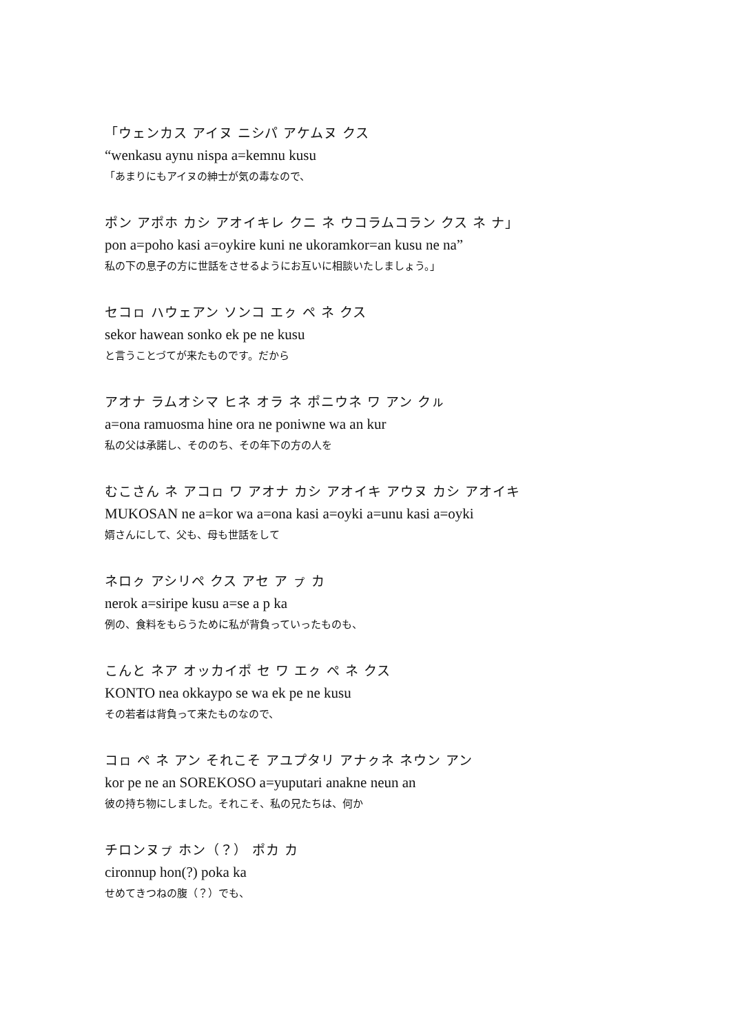「ウェンカス アイヌ ニシパ アケムヌ クス
“wenkasu aynu nispa a=kemnu kusu
「あまりにもアイヌの紳士が気の毒なので、
ポン アポホ カシ アオイキレ クニ ネ ウコラムコラン クス ネ ナ」
pon a=poho kasi a=oykire kuni ne ukoramkor=an kusu ne na”
私の下の息子の方に世話をさせるようにお互いに相談いたしましょう。」
セコㇿ ハウェアン ソンコ エㇰ ペ ネ クス
sekor hawean sonko ek pe ne kusu
と言うことづてが来たものです。だから
アオナ ラムオシマ ヒネ オラ ネ ポニウネ ワ アン クㇽ
a=ona ramuosma hine ora ne poniwne wa an kur
私の父は承諾し、そののち、その年下の方の人を
むこさん ネ アコㇿ ワ アオナ カシ アオイキ アウヌ カシ アオイキ
MUKOSAN ne a=kor wa a=ona kasi a=oyki a=unu kasi a=oyki
婿さんにして、父も、母も世話をして
ネロㇰ アシリペ クス アセ ア ㇷ゚ カ
nerok a=siripe kusu a=se a p ka
例の、食料をもらうために私が背負っていったものも、
こんと ネア オッカイポ セ ワ エㇰ ペ ネ クス
KONTO nea okkaypo se wa ek pe ne kusu
その若者は背負って来たものなので、
コㇿ ペ ネ アン それこそ アユプタリ アナㇰネ ネウン アン
kor pe ne an SOREKOSO a=yuputari anakne neun an
彼の持ち物にしました。それこそ、私の兄たちは、何か
チロンヌㇷ゚ ホン（？） ポカ カ
cironnup hon(?) poka ka
せめてきつねの腹（？）でも、